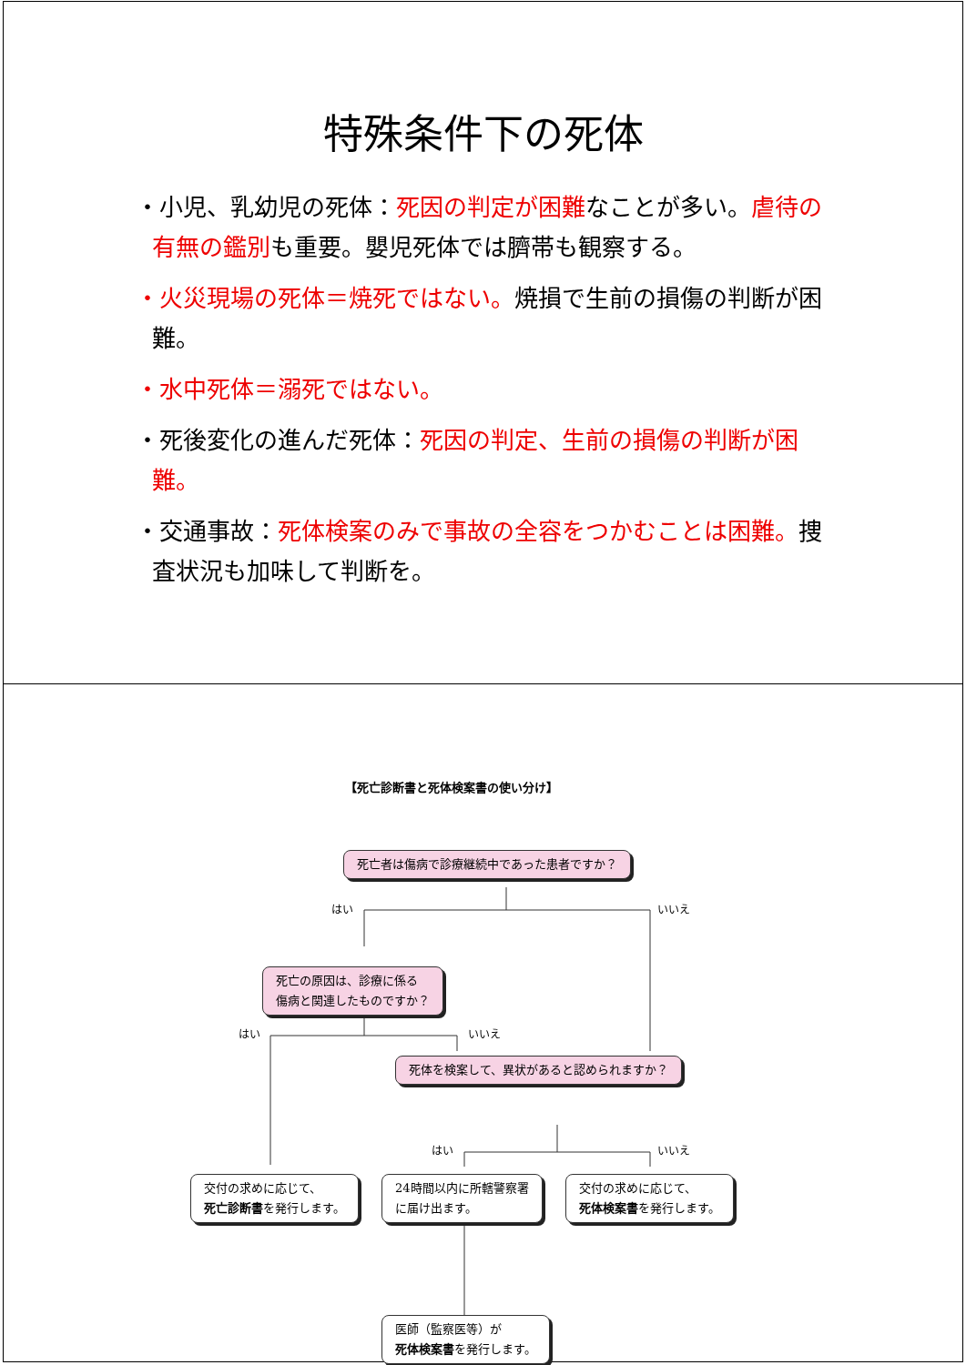特殊条件下の死体
・小児、乳幼児の死体：死因の判定が困難なことが多い。虐待の有無の鑑別も重要。嬰児死体では臍帯も観察する。
・火災現場の死体＝焼死ではない。焼損で生前の損傷の判断が困難。
・水中死体＝溺死ではない。
・死後変化の進んだ死体：死因の判定、生前の損傷の判断が困難。
・交通事故：死体検案のみで事故の全容をつかむことは困難。捜査状況も加味して判断を。
【死亡診断書と死体検案書の使い分け】
死亡者は傷病で診療継続中であった患者ですか？
はい いいえ
死亡の原因は、診療に係る
傷病と関連したものですか？
はい いいえ
死体を検案して、異状があると認められますか？
はい いいえ
交付の求めに応じて、
死亡診断書を発行します。
24時間以内に所轄警察署
に届け出ます。
交付の求めに応じて、
死体検案書を発行します。
医師（監察医等）が
死体検案書を発行します。